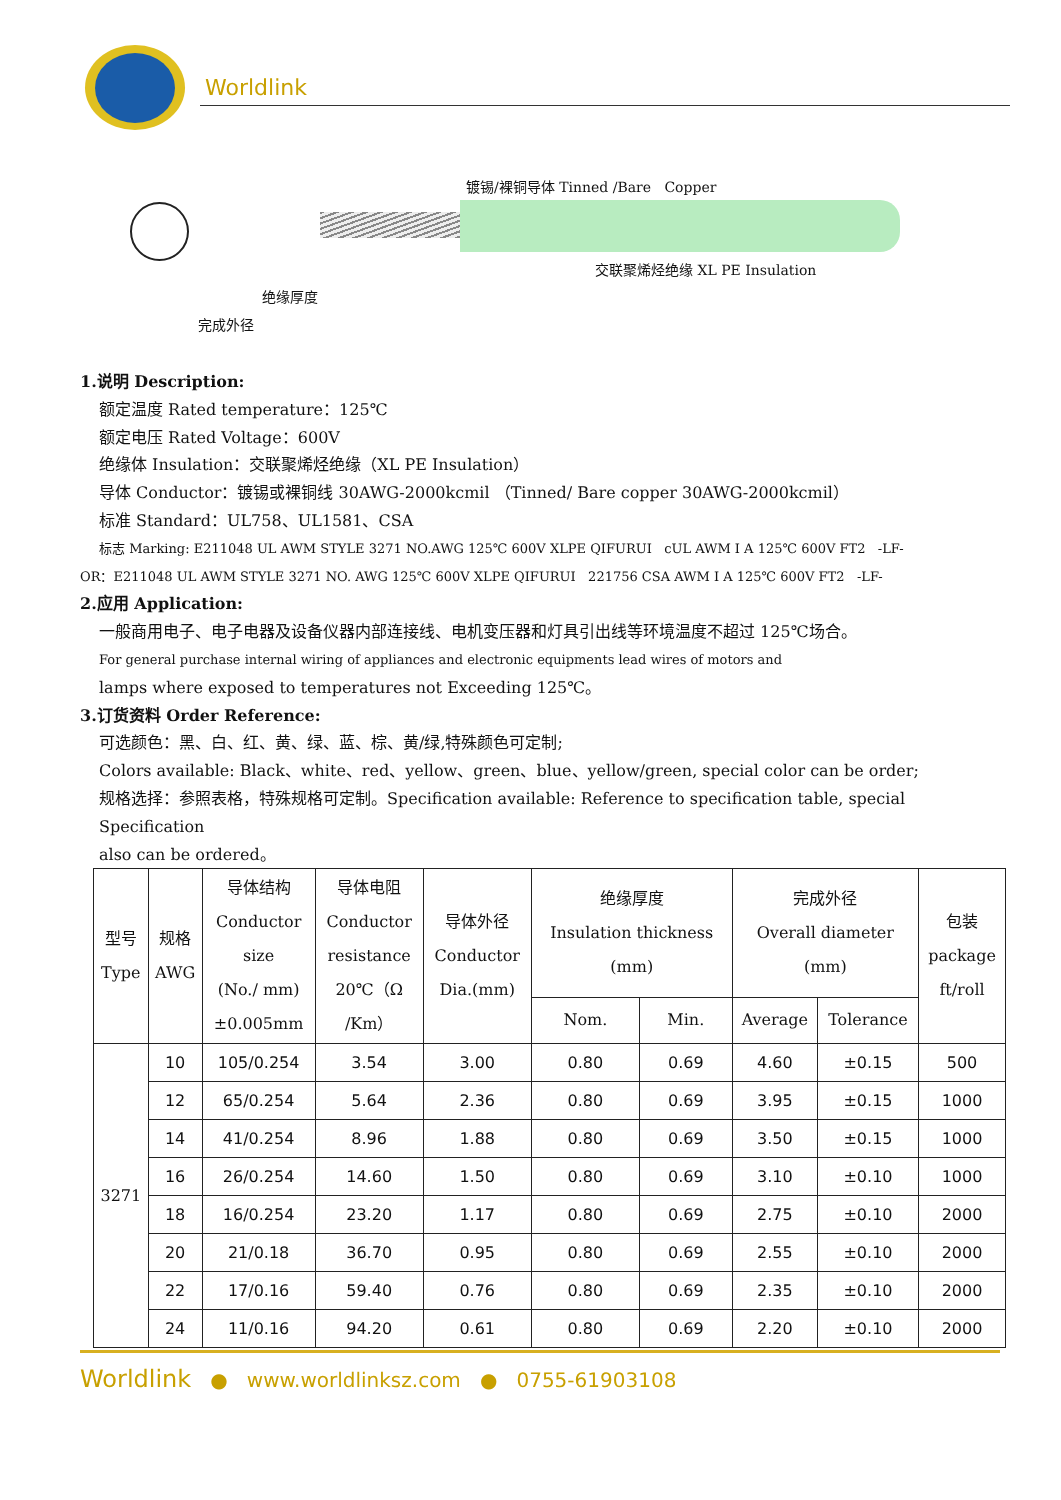Worldlink
镀锡/裸铜导体 Tinned /Bare Copper
交联聚烯烃绝缘 XL PE Insulation
绝缘厚度
完成外径
1.说明 Description:
额定温度 Rated temperature：125℃
额定电压 Rated Voltage：600V
绝缘体 Insulation：交联聚烯烃绝缘（XL PE Insulation）
导体 Conductor：镀锡或裸铜线 30AWG-2000kcmil （Tinned/ Bare copper 30AWG-2000kcmil）
标准 Standard：UL758、UL1581、CSA
标志 Marking: E211048 UL AWM STYLE 3271 NO.AWG 125℃ 600V XLPE QIFURUI cUL AWM I A 125℃ 600V FT2 -LF-
OR：E211048 UL AWM STYLE 3271 NO. AWG 125℃ 600V XLPE QIFURUI 221756 CSA AWM I A 125℃ 600V FT2 -LF-
2.应用 Application:
一般商用电子、电子电器及设备仪器内部连接线、电机变压器和灯具引出线等环境温度不超过 125℃场合。
For general purchase internal wiring of appliances and electronic equipments lead wires of motors and
lamps where exposed to temperatures not Exceeding 125℃。
3.订货资料 Order Reference:
可选颜色：黑、白、红、黄、绿、蓝、棕、黄/绿,特殊颜色可定制;
Colors available: Black、white、red、yellow、green、blue、yellow/green, special color can be order;
规格选择：参照表格，特殊规格可定制。Specification available: Reference to specification table, special Specification
also can be ordered。
| 型号 Type | 规格 AWG | 导体结构 Conductor size (No./ mm) ±0.005mm | 导体电阻 Conductor resistance 20℃（Ω /Km） | 导体外径 Conductor Dia.(mm) | 绝缘厚度 Insulation thickness (mm) | | 完成外径 Overall diameter (mm) | | 包装 package ft/roll |
| --- | --- | --- | --- | --- | --- | --- | --- | --- | --- |
| | | | | | Nom. | Min. | Average | Tolerance | |
| 3271 | 10 | 105/0.254 | 3.54 | 3.00 | 0.80 | 0.69 | 4.60 | ±0.15 | 500 |
| | 12 | 65/0.254 | 5.64 | 2.36 | 0.80 | 0.69 | 3.95 | ±0.15 | 1000 |
| | 14 | 41/0.254 | 8.96 | 1.88 | 0.80 | 0.69 | 3.50 | ±0.15 | 1000 |
| | 16 | 26/0.254 | 14.60 | 1.50 | 0.80 | 0.69 | 3.10 | ±0.10 | 1000 |
| | 18 | 16/0.254 | 23.20 | 1.17 | 0.80 | 0.69 | 2.75 | ±0.10 | 2000 |
| | 20 | 21/0.18 | 36.70 | 0.95 | 0.80 | 0.69 | 2.55 | ±0.10 | 2000 |
| | 22 | 17/0.16 | 59.40 | 0.76 | 0.80 | 0.69 | 2.35 | ±0.10 | 2000 |
| | 24 | 11/0.16 | 94.20 | 0.61 | 0.80 | 0.69 | 2.20 | ±0.10 | 2000 |
Worldlink ● www.worldlinksz.com ● 0755-61903108